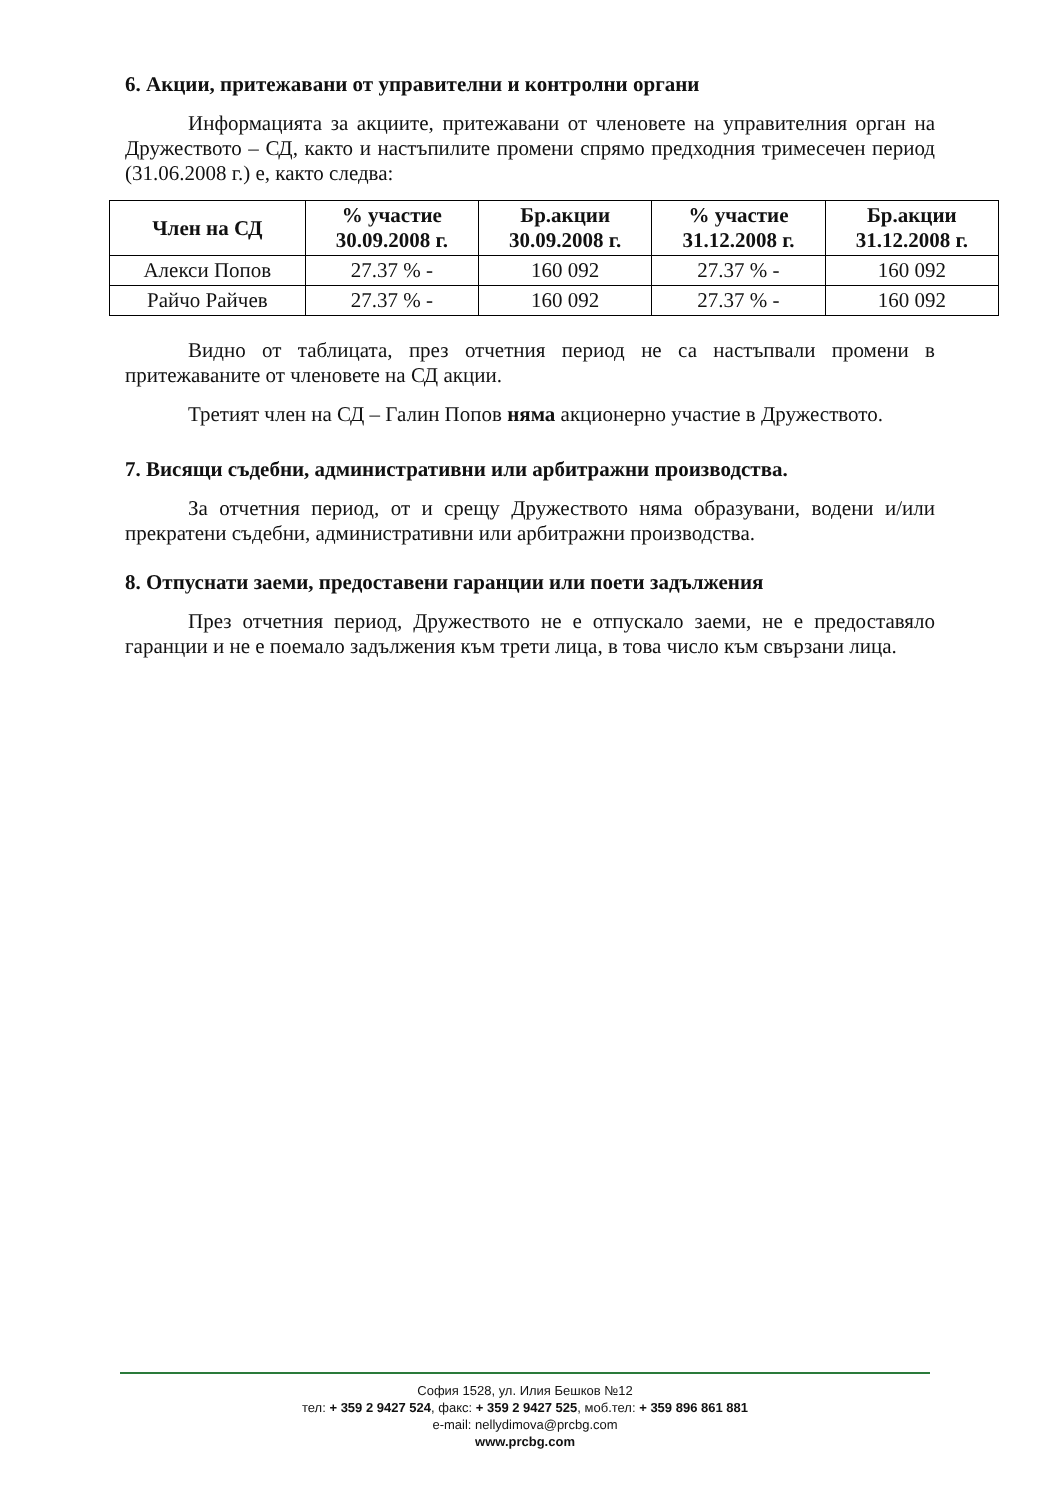6. Акции, притежавани от управителни и контролни органи
Информацията за акциите, притежавани от членовете на управителния орган на Дружеството – СД, както и настъпилите промени спрямо предходния тримесечен период (31.06.2008 г.) е, както следва:
| Член на СД | % участие 30.09.2008 г. | Бр.акции 30.09.2008 г. | % участие 31.12.2008 г. | Бр.акции 31.12.2008 г. |
| --- | --- | --- | --- | --- |
| Алекси Попов | 27.37 % - | 160 092 | 27.37 % - | 160 092 |
| Райчо Райчев | 27.37 % - | 160 092 | 27.37 % - | 160 092 |
Видно от таблицата, през отчетния период не са настъпвали промени в притежаваните от членовете на СД акции.
Третият член на СД – Галин Попов няма акционерно участие в Дружеството.
7. Висящи съдебни, административни или арбитражни производства.
За отчетния период, от и срещу Дружеството няма образувани, водени и/или прекратени съдебни, административни или арбитражни производства.
8. Отпуснати заеми, предоставени гаранции или поети задължения
През отчетния период, Дружеството не е отпускало заеми, не е предоставяло гаранции и не е поемало задължения към трети лица, в това число към свързани лица.
София 1528, ул. Илия Бешков №12
тел: + 359 2 9427 524, факс: + 359 2 9427 525, моб.тел: + 359 896 861 881
e-mail: nellydimova@prcbg.com
www.prcbg.com